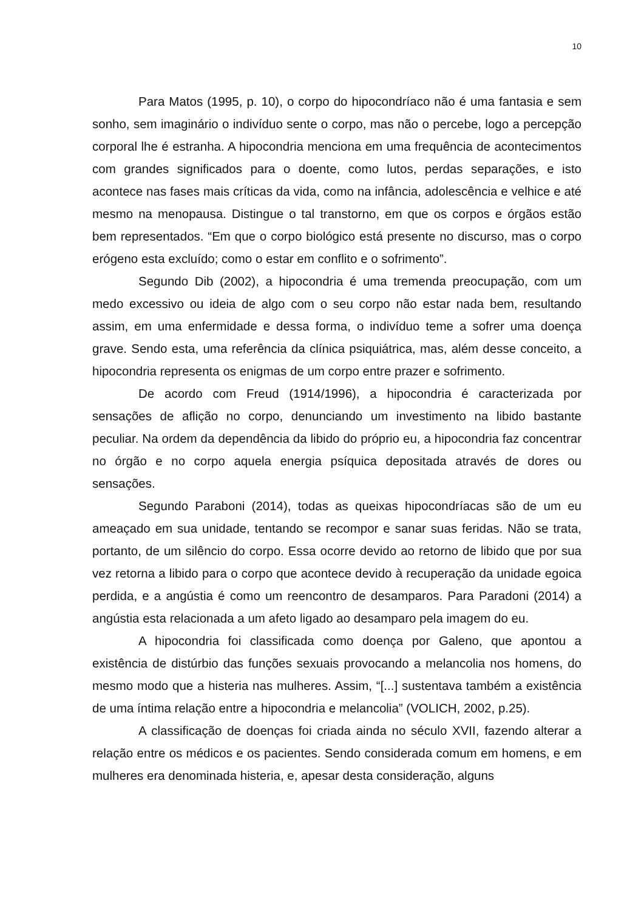10
Para Matos (1995, p. 10), o corpo do hipocondríaco não é uma fantasia e sem sonho, sem imaginário o indivíduo sente o corpo, mas não o percebe, logo a percepção corporal lhe é estranha. A hipocondria menciona em uma frequência de acontecimentos com grandes significados para o doente, como lutos, perdas separações, e isto acontece nas fases mais críticas da vida, como na infância, adolescência e velhice e até mesmo na menopausa. Distingue o tal transtorno, em que os corpos e órgãos estão bem representados. “Em que o corpo biológico está presente no discurso, mas o corpo erógeno esta excluído; como o estar em conflito e o sofrimento”.
Segundo Dib (2002), a hipocondria é uma tremenda preocupação, com um medo excessivo ou ideia de algo com o seu corpo não estar nada bem, resultando assim, em uma enfermidade e dessa forma, o indivíduo teme a sofrer uma doença grave. Sendo esta, uma referência da clínica psiquiátrica, mas, além desse conceito, a hipocondria representa os enigmas de um corpo entre prazer e sofrimento.
De acordo com Freud (1914/1996), a hipocondria é caracterizada por sensações de aflição no corpo, denunciando um investimento na libido bastante peculiar. Na ordem da dependência da libido do próprio eu, a hipocondria faz concentrar no órgão e no corpo aquela energia psíquica depositada através de dores ou sensações.
Segundo Paraboni (2014), todas as queixas hipocondríacas são de um eu ameaçado em sua unidade, tentando se recompor e sanar suas feridas. Não se trata, portanto, de um silêncio do corpo. Essa ocorre devido ao retorno de libido que por sua vez retorna a libido para o corpo que acontece devido à recuperação da unidade egoica perdida, e a angústia é como um reencontro de desamparos. Para Paradoni (2014) a angústia esta relacionada a um afeto ligado ao desamparo pela imagem do eu.
A hipocondria foi classificada como doença por Galeno, que apontou a existência de distúrbio das funções sexuais provocando a melancolia nos homens, do mesmo modo que a histeria nas mulheres. Assim, “[...] sustentava também a existência de uma íntima relação entre a hipocondria e melancolia” (VOLICH, 2002, p.25).
A classificação de doenças foi criada ainda no século XVII, fazendo alterar a relação entre os médicos e os pacientes. Sendo considerada comum em homens, e em mulheres era denominada histeria, e, apesar desta consideração, alguns